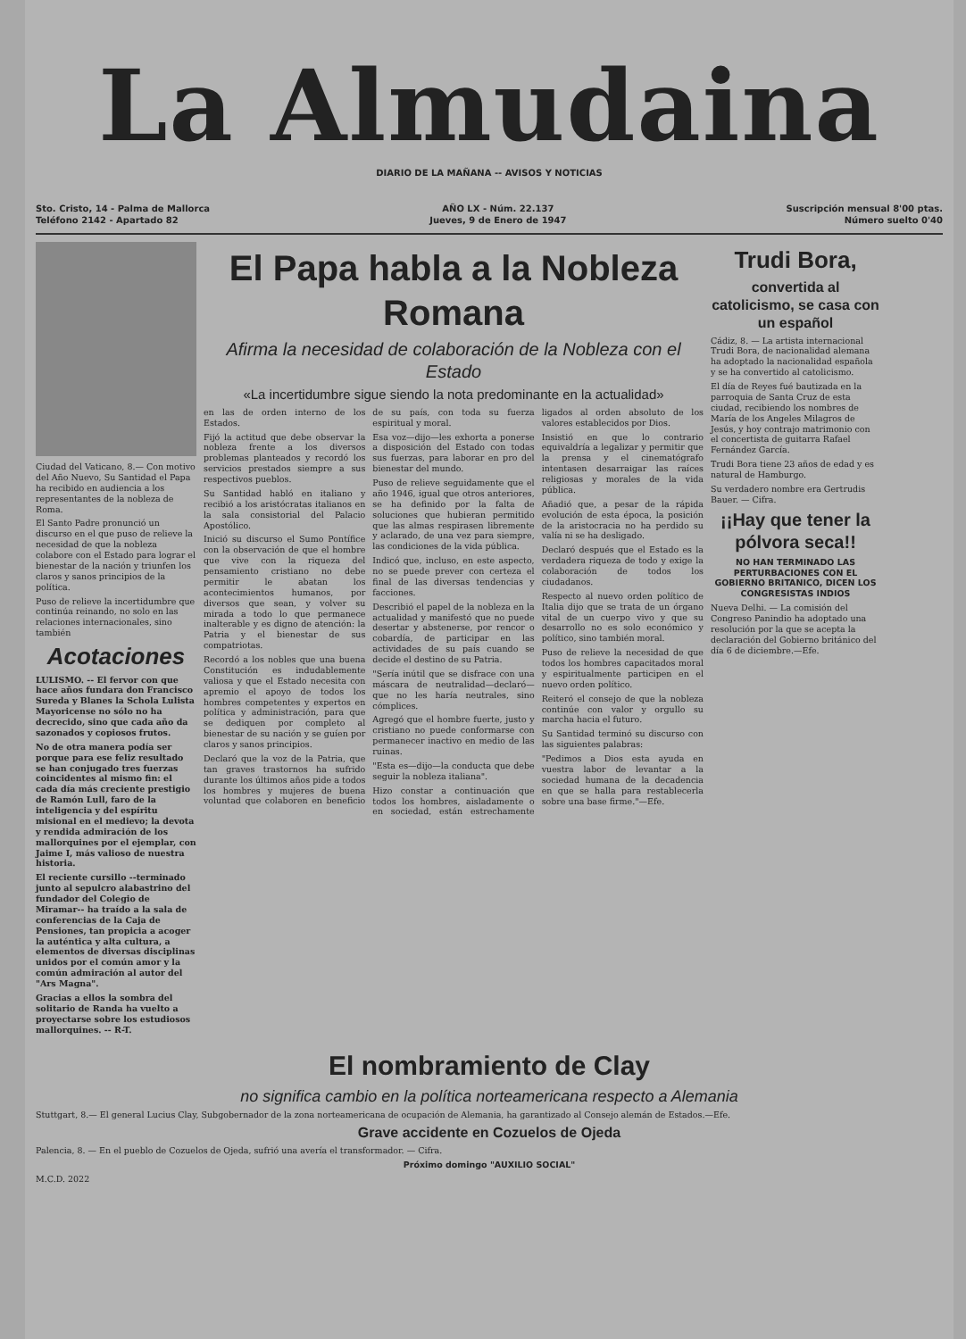La Almudaina
DIARIO DE LA MAÑANA -- AVISOS Y NOTICIAS
Sto. Cristo, 14 - Palma de Mallorca
Teléfono 2142 - Apartado 82
AÑO LX - Núm. 22.137
Jueves, 9 de Enero de 1947
Suscripción mensual 8'00 ptas.
Número suelto 0'40
Ciudad del Vaticano, 8.— Con motivo del Año Nuevo, Su Santidad el Papa ha recibido en audiencia a los representantes de la nobleza de Roma.
El Santo Padre pronunció un discurso en el que puso de relieve la necesidad de que la nobleza colabore con el Estado para lograr el bienestar de la nación y triunfen los claros y sanos principios de la política.
Puso de relieve la incertidumbre que continúa reinando, no solo en las relaciones internacionales, sino también
Acotaciones
LULISMO. -- El fervor con que hace años fundara don Francisco Sureda y Blanes la Schola Lulista Mayoricense no sólo no ha decrecido, sino que cada año da sazonados y copiosos frutos.
No de otra manera podía ser porque para ese feliz resultado se han conjugado tres fuerzas coincidentes al mismo fin: el cada día más creciente prestigio de Ramón Lull, faro de la inteligencia y del espíritu misional en el medievo; la devota y rendida admiración de los mallorquines por el ejemplar, con Jaime I, más valioso de nuestra historia.
El reciente cursillo --terminado junto al sepulcro alabastrino del fundador del Colegio de Miramar-- ha traído a la sala de conferencias de la Caja de Pensiones, tan propicia a acoger la auténtica y alta cultura, a elementos de diversas disciplinas unidos por el común amor y la común admiración al autor del "Ars Magna".
Gracias a ellos la sombra del solitario de Randa ha vuelto a proyectarse sobre los estudiosos mallorquines. -- R-T.
El Papa habla a la Nobleza Romana
Afirma la necesidad de colaboración de la Nobleza con el Estado
«La incertidumbre sigue siendo la nota predominante en la actualidad»
en las de orden interno de los Estados.
Fijó la actitud que debe observar la nobleza frente a los diversos problemas planteados y recordó los servicios prestados siempre a sus respectivos pueblos.
Su Santidad habló en italiano y recibió a los aristócratas italianos en la sala consistorial del Palacio Apostólico.
Inició su discurso el Sumo Pontífice con la observación de que el hombre que vive con la riqueza del pensamiento cristiano no debe permitir le abatan los acontecimientos humanos, por diversos que sean, y volver su mirada a todo lo que permanece inalterable y es digno de atención: la Patria y el bienestar de sus compatriotas.
Recordó a los nobles que una buena Constitución es indudablemente valiosa y que el Estado necesita con apremio el apoyo de todos los hombres competentes y expertos en política y administración, para que se dediquen por completo al bienestar de su nación y se guíen por claros y sanos principios.
Declaró que la voz de la Patria, que tan graves trastornos ha sufrido durante los últimos años pide a todos los hombres y mujeres de buena voluntad que colaboren en beneficio de su país, con toda su fuerza espiritual y moral.
Esa voz—dijo—les exhorta a ponerse a disposición del Estado con todas sus fuerzas, para laborar en pro del bienestar del mundo.
Puso de relieve seguidamente que el año 1946, igual que otros anteriores, se ha definido por la falta de soluciones que hubieran permitido que las almas respirasen libremente y aclarado, de una vez para siempre, las condiciones de la vida pública.
Indicó que, incluso, en este aspecto, no se puede prever con certeza el final de las diversas tendencias y facciones.
Describió el papel de la nobleza en la actualidad y manifestó que no puede desertar y abstenerse, por rencor o cobardía, de participar en las actividades de su país cuando se decide el destino de su Patria.
"Sería inútil que se disfrace con una máscara de neutralidad—declaró—que no les haría neutrales, sino cómplices.
Agregó que el hombre fuerte, justo y cristiano no puede conformarse con permanecer inactivo en medio de las ruinas.
"Esta es—dijo—la conducta que debe seguir la nobleza italiana".
Hizo constar a continuación que todos los hombres, aisladamente o en sociedad, están estrechamente ligados al orden absoluto de los valores establecidos por Dios.
Insistió en que lo contrario equivaldría a legalizar y permitir que la prensa y el cinematógrafo intentasen desarraigar las raíces religiosas y morales de la vida pública.
Añadió que, a pesar de la rápida evolución de esta época, la posición de la aristocracia no ha perdido su valía ni se ha desligado.
Declaró después que el Estado es la verdadera riqueza de todo y exige la colaboración de todos los ciudadanos.
Respecto al nuevo orden político de Italia dijo que se trata de un órgano vital de un cuerpo vivo y que su desarrollo no es solo económico y político, sino también moral.
Puso de relieve la necesidad de que todos los hombres capacitados moral y espiritualmente participen en el nuevo orden político.
Reiteró el consejo de que la nobleza continúe con valor y orgullo su marcha hacia el futuro.
Su Santidad terminó su discurso con las siguientes palabras:
"Pedimos a Dios esta ayuda en vuestra labor de levantar a la sociedad humana de la decadencia en que se halla para restablecerla sobre una base firme."—Efe.
Trudi Bora,
convertida al catolicismo, se casa con un español
Cádiz, 8. — La artista internacional Trudi Bora, de nacionalidad alemana ha adoptado la nacionalidad española y se ha convertido al catolicismo.
El día de Reyes fué bautizada en la parroquia de Santa Cruz de esta ciudad, recibiendo los nombres de María de los Angeles Milagros de Jesús, y hoy contrajo matrimonio con el concertista de guitarra Rafael Fernández García.
Trudi Bora tiene 23 años de edad y es natural de Hamburgo.
Su verdadero nombre era Gertrudis Bauer. — Cifra.
¡¡Hay que tener la pólvora seca!!
NO HAN TERMINADO LAS PERTURBACIONES CON EL GOBIERNO BRITANICO, DICEN LOS CONGRESISTAS INDIOS
Nueva Delhi. — La comisión del Congreso Panindio ha adoptado una resolución por la que se acepta la declaración del Gobierno británico del día 6 de diciembre.—Efe.
El nombramiento de Clay
no significa cambio en la política norteamericana respecto a Alemania
Stuttgart, 8.— El general Lucius Clay, Subgobernador de la zona norteamericana de ocupación de Alemania, ha garantizado al Consejo alemán de Estados.—Efe.
Grave accidente en Cozuelos de Ojeda
Palencia, 8. — En el pueblo de Cozuelos de Ojeda, sufrió una avería el transformador. — Cifra.
Próximo domingo "AUXILIO SOCIAL"
M.C.D. 2022